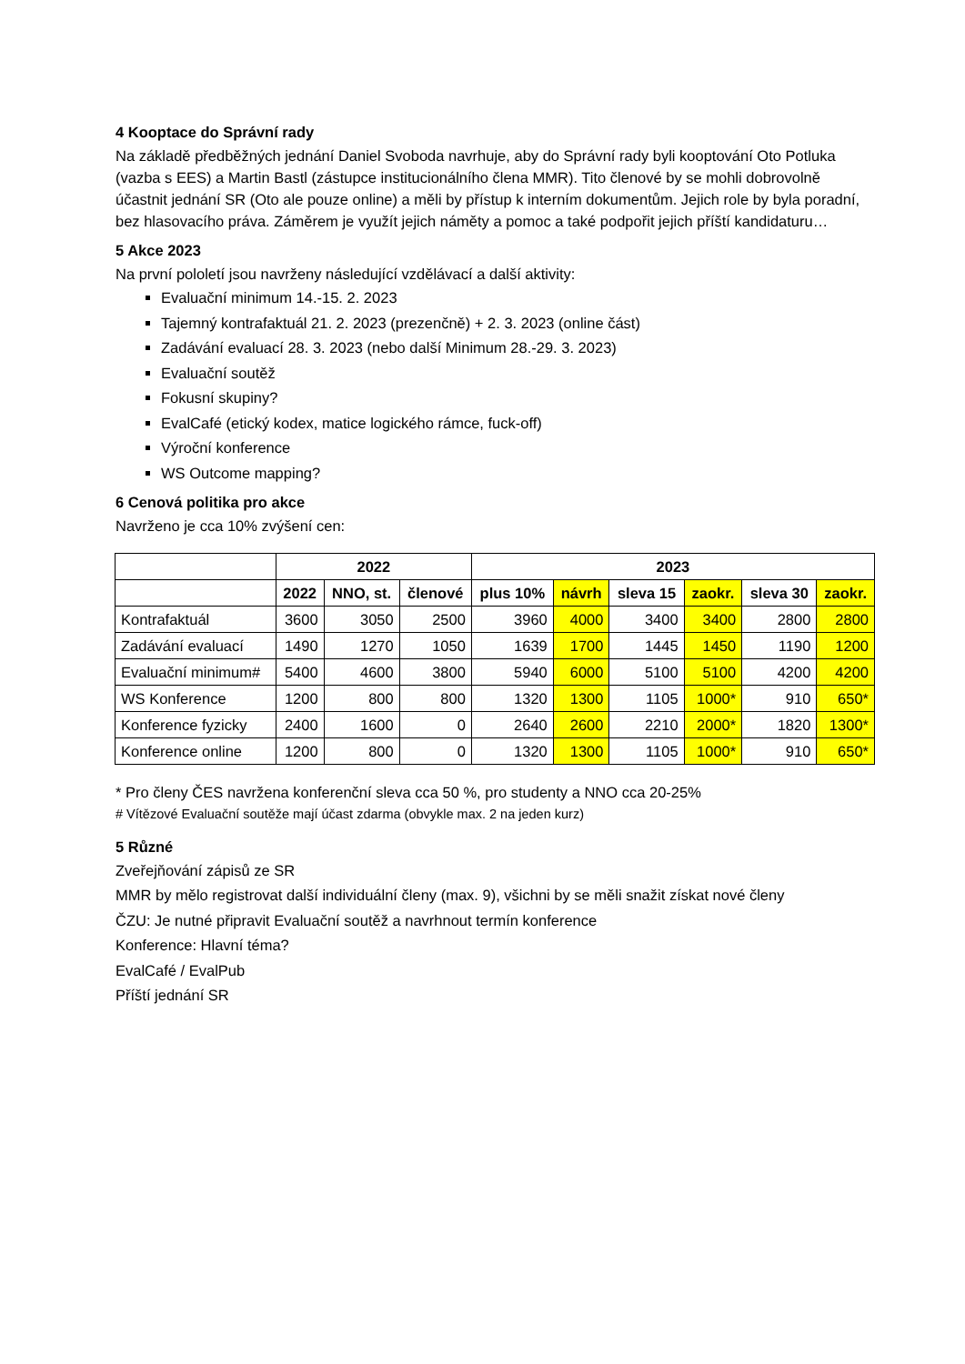4 Kooptace do Správní rady
Na základě předběžných jednání Daniel Svoboda navrhuje, aby do Správní rady byli kooptování Oto Potluka (vazba s EES) a Martin Bastl (zástupce institucionálního člena MMR). Tito členové by se mohli dobrovolně účastnit jednání SR (Oto ale pouze online) a měli by přístup k interním dokumentům. Jejich role by byla poradní, bez hlasovacího práva. Záměrem je využít jejich náměty a pomoc a také podpořit jejich příští kandidaturu…
5 Akce 2023
Na první pololetí jsou navrženy následující vzdělávací a další aktivity:
Evaluační minimum 14.-15. 2. 2023
Tajemný kontrafaktuál 21. 2. 2023 (prezenčně) + 2. 3. 2023 (online část)
Zadávání evaluací 28. 3. 2023 (nebo další Minimum 28.-29. 3. 2023)
Evaluační soutěž
Fokusní skupiny?
EvalCafé (etický kodex, matice logického rámce, fuck-off)
Výroční konference
WS Outcome mapping?
6 Cenová politika pro akce
Navrženo je cca 10% zvýšení cen:
| | 2022 | | | 2023 | | | | | |
| --- | --- | --- | --- | --- | --- | --- | --- | --- | --- |
| | 2022 | NNO, st. | členové | plus 10% | návrh | sleva 15 | zaokr. | sleva 30 | zaokr. |
| Kontrafaktuál | 3600 | 3050 | 2500 | 3960 | 4000 | 3400 | 3400 | 2800 | 2800 |
| Zadávání evaluací | 1490 | 1270 | 1050 | 1639 | 1700 | 1445 | 1450 | 1190 | 1200 |
| Evaluační minimum# | 5400 | 4600 | 3800 | 5940 | 6000 | 5100 | 5100 | 4200 | 4200 |
| WS Konference | 1200 | 800 | 800 | 1320 | 1300 | 1105 | 1000* | 910 | 650* |
| Konference fyzicky | 2400 | 1600 | 0 | 2640 | 2600 | 2210 | 2000* | 1820 | 1300* |
| Konference online | 1200 | 800 | 0 | 1320 | 1300 | 1105 | 1000* | 910 | 650* |
* Pro členy ČES navržena konferenční sleva cca 50 %, pro studenty a NNO cca 20-25%
# Vítězové Evaluační soutěže mají účast zdarma (obvykle max. 2 na jeden kurz)
5 Různé
Zveřejňování zápisů ze SR
MMR by mělo registrovat další individuální členy (max. 9), všichni by se měli snažit získat nové členy
ČZU: Je nutné připravit Evaluační soutěž a navrhnout termín konference
Konference: Hlavní téma?
EvalCafé / EvalPub
Příští jednání SR